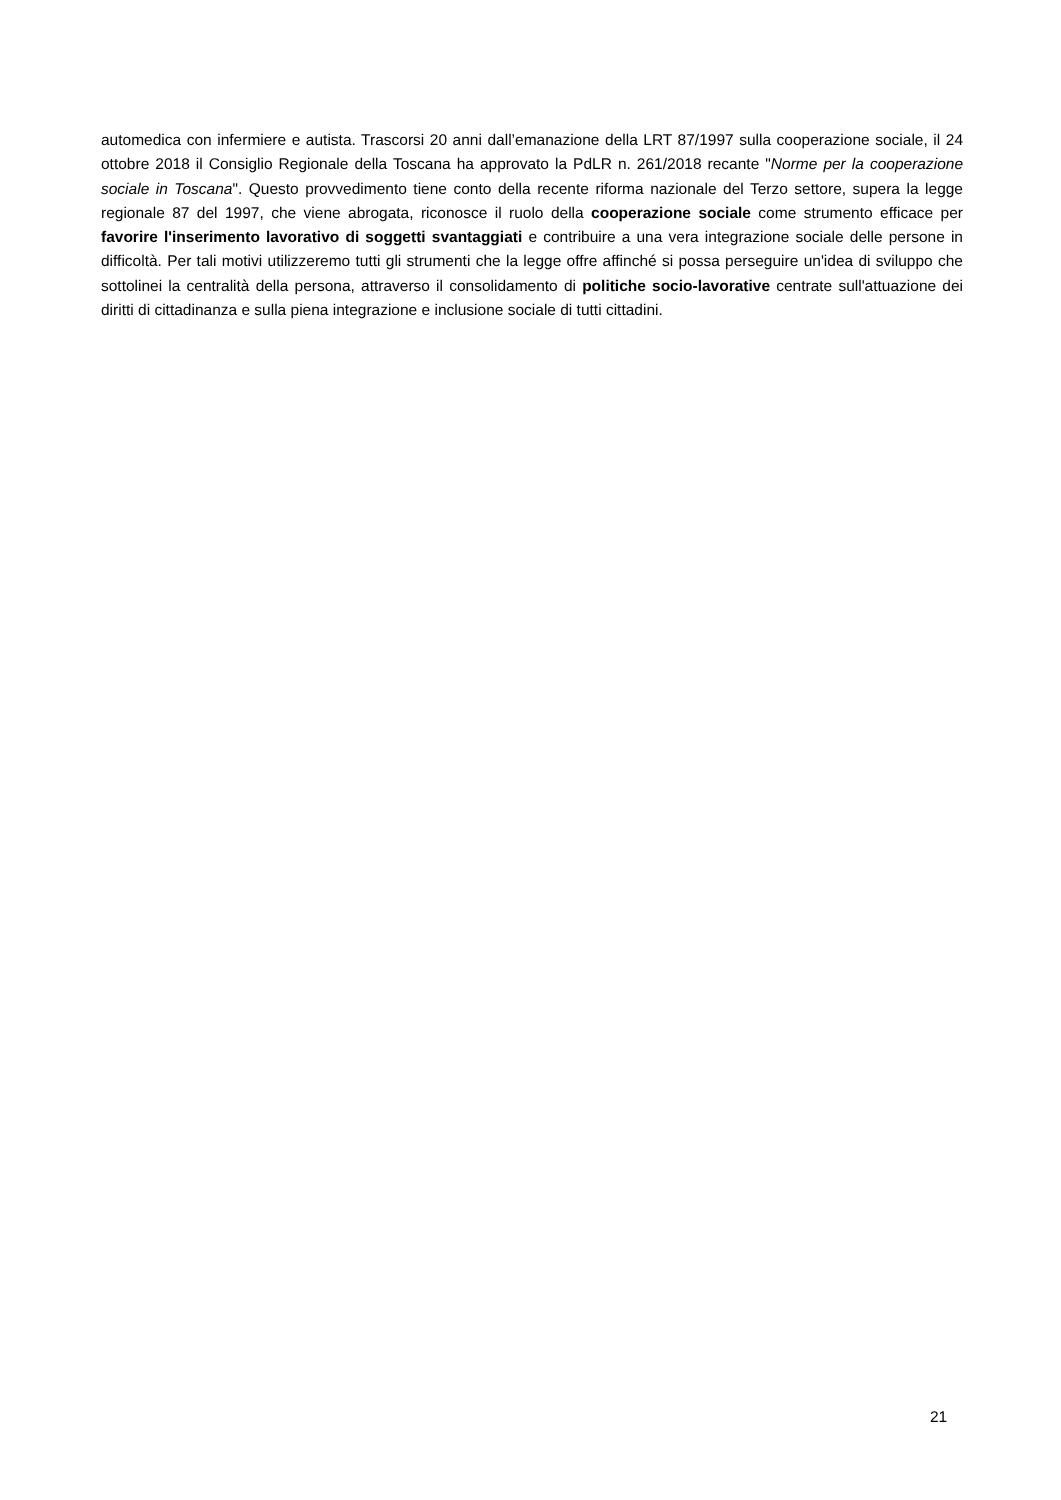automedica con infermiere e autista. Trascorsi 20 anni dall’emanazione della LRT 87/1997 sulla cooperazione sociale, il 24 ottobre 2018 il Consiglio Regionale della Toscana ha approvato la PdLR n. 261/2018 recante "Norme per la cooperazione sociale in Toscana". Questo provvedimento tiene conto della recente riforma nazionale del Terzo settore, supera la legge regionale 87 del 1997, che viene abrogata, riconosce il ruolo della cooperazione sociale come strumento efficace per favorire l'inserimento lavorativo di soggetti svantaggiati e contribuire a una vera integrazione sociale delle persone in difficoltà. Per tali motivi utilizzeremo tutti gli strumenti che la legge offre affinché si possa perseguire un'idea di sviluppo che sottolinei la centralità della persona, attraverso il consolidamento di politiche socio-lavorative centrate sull'attuazione dei diritti di cittadinanza e sulla piena integrazione e inclusione sociale di tutti cittadini.
21